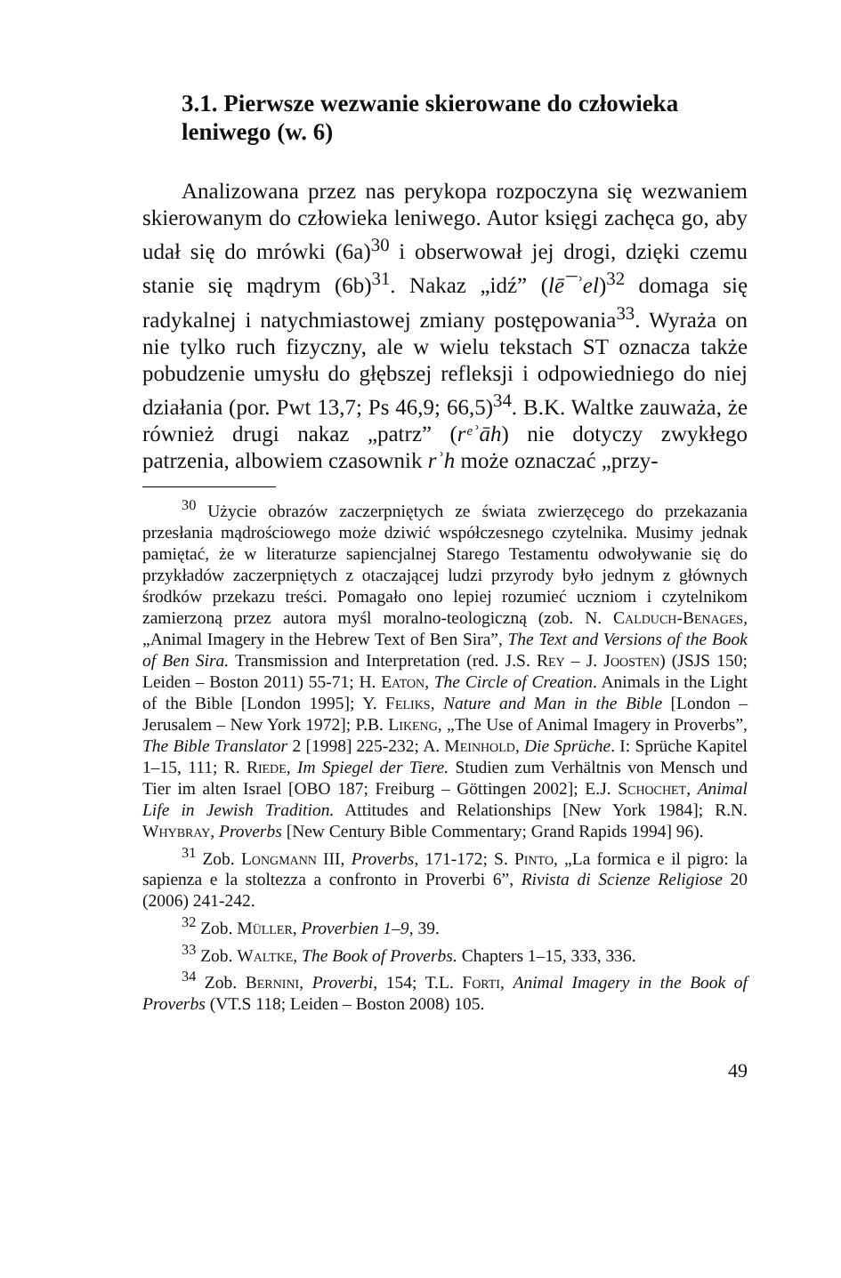3.1. Pierwsze wezwanie skierowane do człowieka leniwego (w. 6)
Analizowana przez nas perykopa rozpoczyna się wezwaniem skierowanym do człowieka leniwego. Autor księgi zachęca go, aby udał się do mrówki (6a)<sup>30</sup> i obserwował jej drogi, dzięki czemu stanie się mądrym (6b)<sup>31</sup>. Nakaz „idź” (lē¯ʾel)<sup>32</sup> domaga się radykalnej i natychmiastowej zmiany postępowania<sup>33</sup>. Wyraża on nie tylko ruch fizyczny, ale w wielu tekstach ST oznacza także pobudzenie umysłu do głębszej refleksji i odpowiedniego do niej działania (por. Pwt 13,7; Ps 46,9; 66,5)<sup>34</sup>. B.K. Waltke zauważa, że również drugi nakaz „patrz” (rᵉʾāh) nie dotyczy zwykłego patrzenia, albowiem czasownik rʾh może oznaczać „przy-
<sup>30</sup> Użycie obrazów zaczerpniętych ze świata zwierzęcego do przekazania przesłania mądrościowego może dziwić współczesnego czytelnika. Musimy jednak pamiętać, że w literaturze sapiencjalnej Starego Testamentu odwoływanie się do przykładów zaczerpniętych z otaczającej ludzi przyrody było jednym z głównych środków przekazu treści. Pomagało ono lepiej rozumieć uczniom i czytelnikom zamierzoną przez autora myśl moralno-teologiczną (zob. N. Calduch-Benages, „Animal Imagery in the Hebrew Text of Ben Sira”, The Text and Versions of the Book of Ben Sira. Transmission and Interpretation (red. J.S. Rey – J. Joosten) (JSJS 150; Leiden – Boston 2011) 55-71; H. Eaton, The Circle of Creation. Animals in the Light of the Bible [London 1995]; Y. Feliks, Nature and Man in the Bible [London – Jerusalem – New York 1972]; P.B. Likeng, „The Use of Animal Imagery in Proverbs”, The Bible Translator 2 [1998] 225-232; A. Meinhold, Die Sprüche. I: Sprüche Kapitel 1–15, 111; R. Riede, Im Spiegel der Tiere. Studien zum Verhältnis von Mensch und Tier im alten Israel [OBO 187; Freiburg – Göttingen 2002]; E.J. Schochet, Animal Life in Jewish Tradition. Attitudes and Relationships [New York 1984]; R.N. Whybray, Proverbs [New Century Bible Commentary; Grand Rapids 1994] 96).
<sup>31</sup> Zob. Longmann III, Proverbs, 171-172; S. Pinto, „La formica e il pigro: la sapienza e la stoltezza a confronto in Proverbi 6”, Rivista di Scienze Religiose 20 (2006) 241-242.
<sup>32</sup> Zob. Müller, Proverbien 1–9, 39.
<sup>33</sup> Zob. Waltke, The Book of Proverbs. Chapters 1–15, 333, 336.
<sup>34</sup> Zob. Bernini, Proverbi, 154; T.L. Forti, Animal Imagery in the Book of Proverbs (VT.S 118; Leiden – Boston 2008) 105.
49